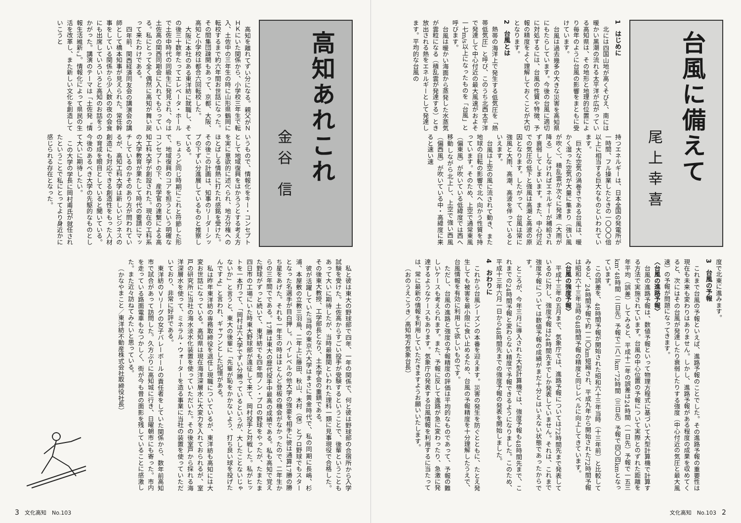台風に備えて
尾上幸喜
1　はじめに
北には四国山地が高くそびえ、南には暖かい黒潮の流れる太平洋が広がっている高知県は、その地形と地理的位置により毎年のように台風の影響をまともに受けています。
台風は過去幾多の大きな災害を高知県にもたらしています。今後の台風に適切に対処するには、台風の性質や特徴、予報の精度をよく理解しておくことが大切となります。
2　台風とは
熱帯の海洋上で発生する低気圧を「熱帯低気圧」と呼び、このうち北西太平洋で発達して中心付近の最大風速がおよそ一七m/s以上になったものを「台風」と呼びます。
台風は暖かい海面から蒸発した水蒸気が雲粒になる（積乱雲が発達する）とき放出される熱をエネルギーとして発達します。平均的な台風の
持つエネルギーは、日本全国の発電所が一時間、フル操業したときの一〇〇〇倍以上に相当する巨大なものといわれています。
巨大な空気の渦巻きである台風は、暖かく湿った空気が大量に集まり（強い風が吹く）、積乱雲が次々に発達（大雨が降る）しなければエネルギーが補給されず衰弱してしまいます。また、中心付近での気圧の低下と強風は高潮と高波の原因となります。したがって、台風は常に強風と大雨、高潮、高波を伴っているといえます。
台風は上空の風に流されて動き、また地球の自転の影響で北へ向かう性質を持っています。そのため、上空で通常東風（偏東風）が吹いている低緯度では西へ移動しながら北上し、上空で強い西風（偏西風）が吹いている中・高緯度に来ると速い速
度で北東に進みます。
3　台風の予報
これまで台風の予報といえば、進路予報のことでした。その進路予報の重要性は現在も未来も変わりはありません。しかし、進路予報がある程度の成果を収めてくると、次にはその台風が発達したり衰弱したりする強度（中心付近の気圧と最大風速）の予報が問題になってきます。
〈台風の進路予報〉
台風の進路予報は、数値予報といって物理方程式に基づいて大型計算機で計算する方法で実施されています。台風の中心位置の予報について実際とのずれた距離を年平均（誤差）してみると、平成十二年の誤差は24時間（一日先）予報で一五三km、48時間（二日先）予報で二八二km、72時間（三日先）予報で四〇四kmとなっています。
この誤差を、48時間予報が開始された昭和六十三年当時（十三年前）と比較してみると、24時間予報で約一二〇km短縮され、平成九年から開始された72時間予報は昭和六十三年当時の48時間予報の精度と同じレベルに向上してきています。
〈台風の強度予報〉
平成十三年の五月まで、気象庁では、進路予報については72時間先まで発表しているのに対し、強度予報は24時間先までしか発表していません。それは、これまで強度予報については数値予報の成績がまだ十分とはいえない状態であったからです。
ところが、今年三月に導入された大型計算機では、強度予報も48時間先まで、これまでの24時間予報と変わらない精度で予報できるようになりました。このため、平成十三年六月一日から48時間先までの強度予報の発表を開始しました。
4　おわりに
これから台風シーズンの本番を迎えます。災害の発生を防ぐとともに、たとえ発生しても被害を最小限に食い止めるため、台風の予報精度を十分理解したうえで、台風情報を有効に利用して欲しいものです。
ただし、台風の進路と強度の予報精度の評価は平均的なものであって、予報の難しいケースも考えられます。また、予報に反して進路が急に変わったり、急激に発達するようなケースもあります。気象庁の発表する台風情報を利用するに当たっては、常に最新の情報を利用していただきますようお願いいたします。
（おのうえこうき／高知地方気象台長）
文化高知　No.103　2
高知あれこれ
金谷 信
高知を離れてずい分になる。親父がＮＨＫにいた関係から、小学校三年生で転入、土佐中の三年生の時に山形県鶴岡に転校するまで約六年間お世話になった。その間集団疎開もあって、京都、大阪、高知と小学校は都合六回転校した。
大阪に本社のある東洋紡に就職し、その後三十数年たってエレベータ・ホールで土佐中時代の同級生に発見され、今は土佐高の関西同期会に入れてもらっている。私にとって全く偶然に高知が舞い戻って来たわけである。
四年前、関西経済同友会の講演会の講師として橋本知事が見えられた。常任幹事をしている関係から少人数の夜の会食にも出席していろいろと高知のお話をうかがった。講演のテーマは「土佐発〝情報生活維新〟」。情報化によって県民の生活を改革し、また新しい文化を創造していこうと
いうもので、情報化をキー・コンセプトとして地域復興をはかろうとする考え方を実に意欲的に述べられ、地方分権へのほとばしる情熱に打たれ感銘を受けた。その後この計画は、知事のリーダーシップの下ずい分進展しているものと推察している。
ちょうど同じ時期にこれと符節した形で、地域復興のコアを担うという明確なコンセプトの下、産学官の連繋による高知工科大学が創設された。現在の工科系の大学教育が果たして時代の要請にマッチしているのかそのあり方が問われているが、高知工科大学は新しいビジネスの創造にも対応できる創造性をもった人材の育成を眼目としていると聞いている。今後のあるべき大学の先駆的なものとして大いに期待したい。
この大学の学長に岡村甫氏が就任されたということで私にとってより身近かに感じられる存在となった。
私と彼は東大の野球部で四年、一年の関係で、何と彼は野球部の合宿所から入学試験を受けた。土佐高からすごい投手が受験するということで、後輩ということもあって大いに期待したが、当時最難関といわれた理科一類に見事現役で合格した。その後東大教授、工学部長となり、土木学会の重鎮である。
彼が活躍していた当時の東京六大学はまさに黄金時代で、私の同期に長嶋、杉浦、本屋敷の立教三羽烏、二年上に藤田、秋山、木村（保）とプロ野球でもスターとなった名選手が目白押し。ハイレベルの他大学の強豪を相手に彼は通算17勝の勝ち星をあげた。それも一年生の時はほとんど登板の機会がなかったので、二年生からの三年間でである。17勝は東大の歴代投手中最高の成績である。私も高知で覚えた野球がずっと続いて、東洋紡でも四年間ノン・プロの野球をやったが、たまたま四日市の工場にいた時東大野球部が遠征して来て、岡村投手と対戦した。私がヒットを一本打って、「岡村は六大学でずい分勝っているというが、大したことないじゃないか」と言うと、東大の後輩に「先輩が恥をかかないよう、打ち良い球を投げたんですよ」と言われ、ギャフンとした記憶がある。
私は昨年東洋紡の専務取締役を退任し現職についているが、東洋紡も高知には大変お世話になっている。高知県は現在海洋深層水に大変力を入れておられるが、室戸の研究所に当社の海水淡水化装置を使っていただいた。その後室戸から採れる海洋深層水を使って、ミネラル・ウォーターを造る事業に当社の装置を使っていただいており、非常に好評である。
東洋紡のＶリーグの女子バレーボールの責任者をしていた関係から、数年前高知市で試合があって訪問した。久方ぶりに高知城に行き、日曜朝市にも寄った。市内を走っている路面電車もなつかしく、街が今も昔の面影を残していることに感激した。また近々訪ねてみたいと思っている。
（かなやまこと／東洋紡不動産株式会社取締役社長）
3　文化高知　No.103